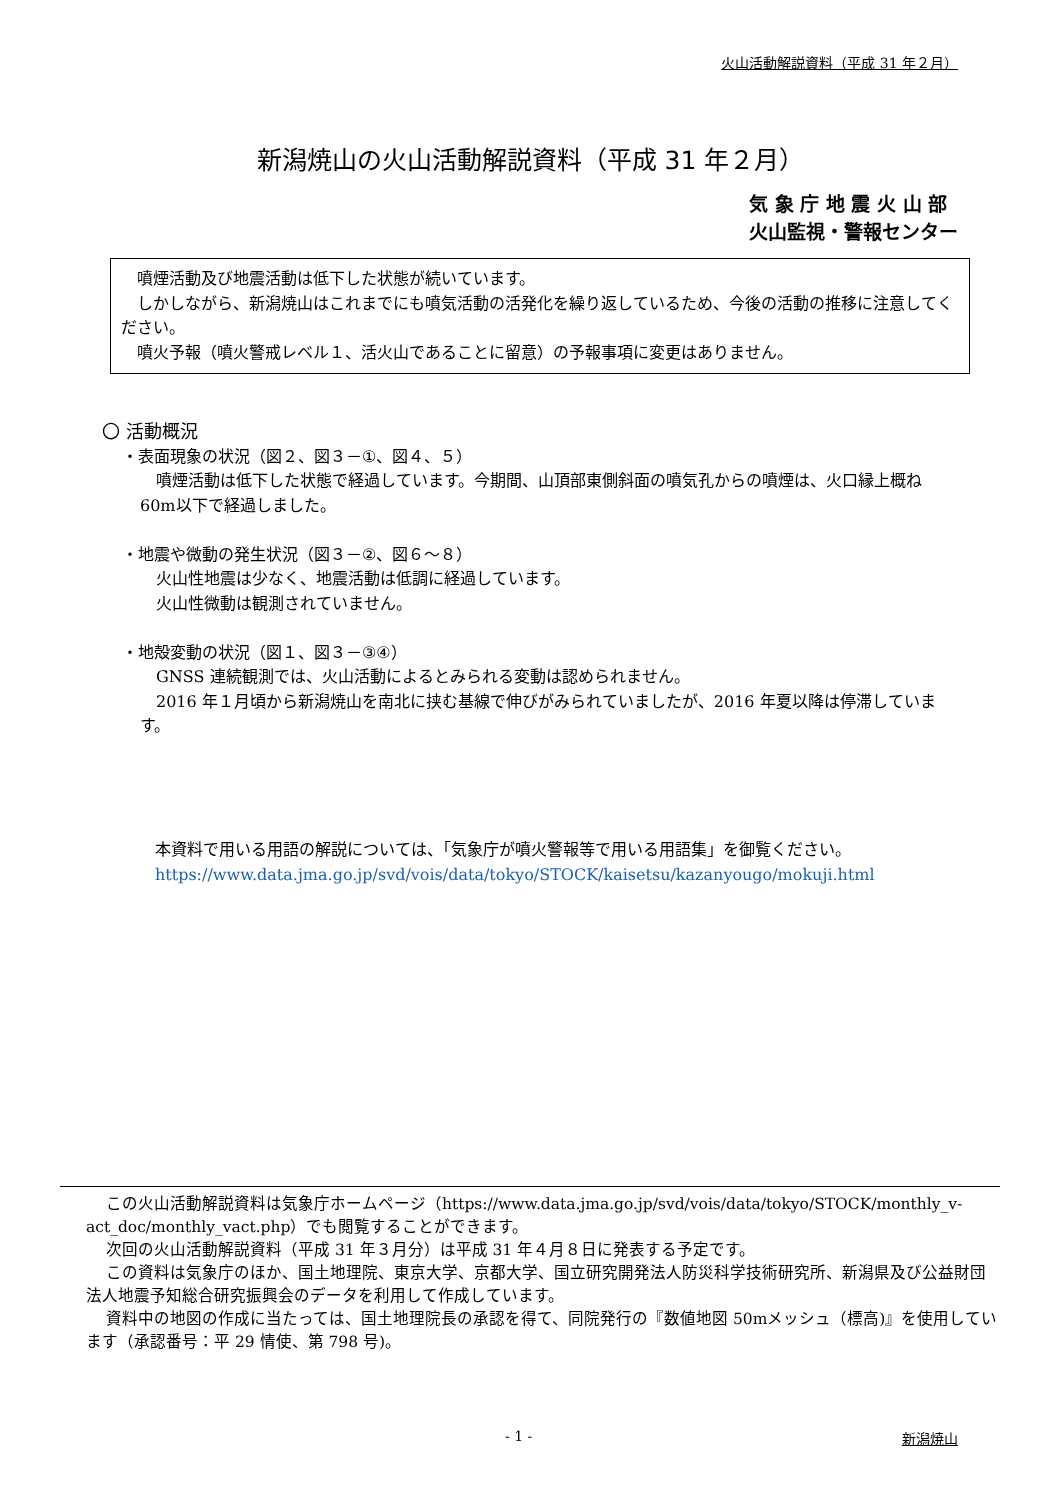火山活動解説資料（平成 31 年２月）
新潟焼山の火山活動解説資料（平成 31 年２月）
気 象 庁 地 震 火 山 部
火山監視・警報センター
　噴煙活動及び地震活動は低下した状態が続いています。
　しかしながら、新潟焼山はこれまでにも噴気活動の活発化を繰り返しているため、今後の活動の推移に注意してください。
　噴火予報（噴火警戒レベル１、活火山であることに留意）の予報事項に変更はありません。
〇 活動概況
・表面現象の状況（図２、図３－①、図４、５）
　噴煙活動は低下した状態で経過しています。今期間、山頂部東側斜面の噴気孔からの噴煙は、火口縁上概ね 60m以下で経過しました。
・地震や微動の発生状況（図３－②、図６～８）
　火山性地震は少なく、地震活動は低調に経過しています。
　火山性微動は観測されていません。
・地殻変動の状況（図１、図３－③④）
　GNSS 連続観測では、火山活動によるとみられる変動は認められません。
　2016 年１月頃から新潟焼山を南北に挟む基線で伸びがみられていましたが、2016 年夏以降は停滞しています。
本資料で用いる用語の解説については、「気象庁が噴火警報等で用いる用語集」を御覧ください。
https://www.data.jma.go.jp/svd/vois/data/tokyo/STOCK/kaisetsu/kazanyougo/mokuji.html
この火山活動解説資料は気象庁ホームページ（https://www.data.jma.go.jp/svd/vois/data/tokyo/STOCK/monthly_v-act_doc/monthly_vact.php）でも閲覧することができます。
次回の火山活動解説資料（平成 31 年３月分）は平成 31 年４月８日に発表する予定です。
この資料は気象庁のほか、国土地理院、東京大学、京都大学、国立研究開発法人防災科学技術研究所、新潟県及び公益財団法人地震予知総合研究振興会のデータを利用して作成しています。
資料中の地図の作成に当たっては、国土地理院長の承認を得て、同院発行の『数値地図 50mメッシュ（標高)』を使用しています（承認番号：平 29 情使、第 798 号)。
- 1 - 新潟焼山